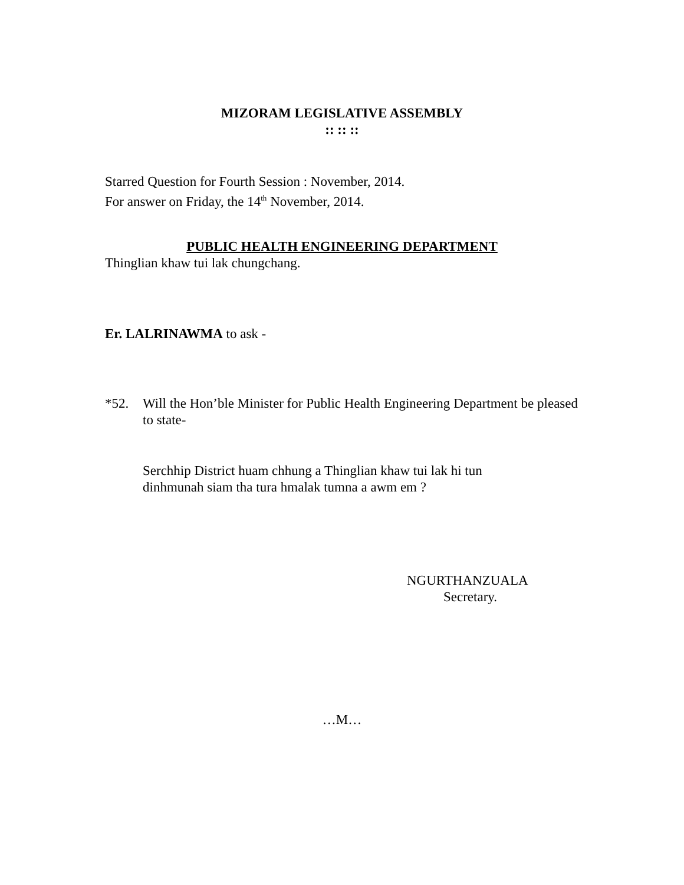MIZORAM LEGISLATIVE ASSEMBLY
:: :: ::
Starred Question for Fourth Session : November, 2014.
For answer on Friday, the 14<sup>th</sup> November, 2014.
PUBLIC HEALTH ENGINEERING DEPARTMENT
Thinglian khaw tui lak chungchang.
Er. LALRINAWMA to ask -
*52. Will the Hon’ble Minister for Public Health Engineering Department be pleased to state-
Serchhip District huam chhung a Thinglian khaw tui lak hi tun
dinhmunah siam tha tura hmalak tumna a awm em ?
NGURTHANZUALA
Secretary.
…M…